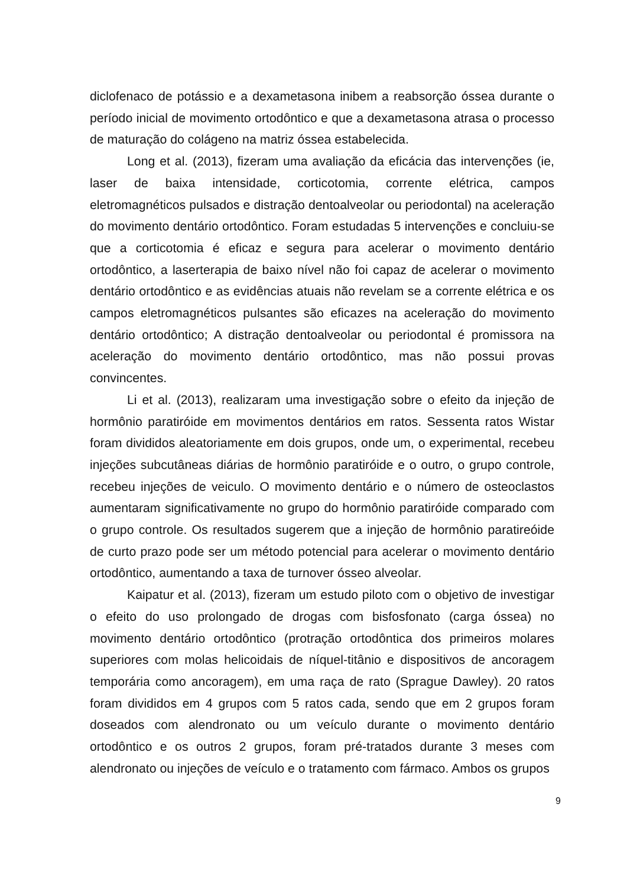diclofenaco de potássio e a dexametasona inibem a reabsorção óssea durante o período inicial de movimento ortodôntico e que a dexametasona atrasa o processo de maturação do colágeno na matriz óssea estabelecida.
Long et al. (2013), fizeram uma avaliação da eficácia das intervenções (ie, laser de baixa intensidade, corticotomia, corrente elétrica, campos eletromagnéticos pulsados e distração dentoalveolar ou periodontal) na aceleração do movimento dentário ortodôntico. Foram estudadas 5 intervenções e concluiu-se que a corticotomia é eficaz e segura para acelerar o movimento dentário ortodôntico, a laserterapia de baixo nível não foi capaz de acelerar o movimento dentário ortodôntico e as evidências atuais não revelam se a corrente elétrica e os campos eletromagnéticos pulsantes são eficazes na aceleração do movimento dentário ortodôntico; A distração dentoalveolar ou periodontal é promissora na aceleração do movimento dentário ortodôntico, mas não possui provas convincentes.
Li et al. (2013), realizaram uma investigação sobre o efeito da injeção de hormônio paratiróide em movimentos dentários em ratos. Sessenta ratos Wistar foram divididos aleatoriamente em dois grupos, onde um, o experimental, recebeu injeções subcutâneas diárias de hormônio paratiróide e o outro, o grupo controle, recebeu injeções de veiculo. O movimento dentário e o número de osteoclastos aumentaram significativamente no grupo do hormônio paratiróide comparado com o grupo controle. Os resultados sugerem que a injeção de hormônio paratireóide de curto prazo pode ser um método potencial para acelerar o movimento dentário ortodôntico, aumentando a taxa de turnover ósseo alveolar.
Kaipatur et al. (2013), fizeram um estudo piloto com o objetivo de investigar o efeito do uso prolongado de drogas com bisfosfonato (carga óssea) no movimento dentário ortodôntico (protração ortodôntica dos primeiros molares superiores com molas helicoidais de níquel-titânio e dispositivos de ancoragem temporária como ancoragem), em uma raça de rato (Sprague Dawley). 20 ratos foram divididos em 4 grupos com 5 ratos cada, sendo que em 2 grupos foram doseados com alendronato ou um veículo durante o movimento dentário ortodôntico e os outros 2 grupos, foram pré-tratados durante 3 meses com alendronato ou injeções de veículo e o tratamento com fármaco. Ambos os grupos
9